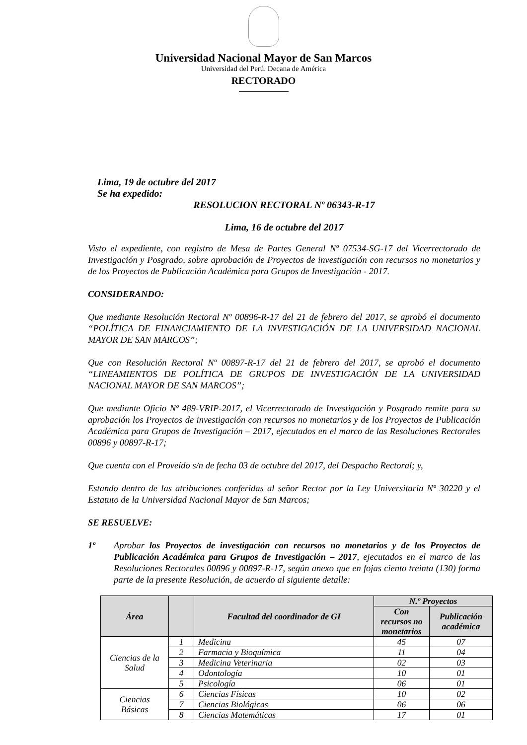Universidad Nacional Mayor de San Marcos
Universidad del Perú. Decana de América
RECTORADO
Lima, 19 de octubre del 2017
Se ha expedido:
RESOLUCION RECTORAL Nº 06343-R-17
Lima, 16 de octubre del 2017
Visto el expediente, con registro de Mesa de Partes General Nº 07534-SG-17 del Vicerrectorado de Investigación y Posgrado, sobre aprobación de Proyectos de investigación con recursos no monetarios y de los Proyectos de Publicación Académica para Grupos de Investigación - 2017.
CONSIDERANDO:
Que mediante Resolución Rectoral Nº 00896-R-17 del 21 de febrero del 2017, se aprobó el documento “POLÍTICA DE FINANCIAMIENTO DE LA INVESTIGACIÓN DE LA UNIVERSIDAD NACIONAL MAYOR DE SAN MARCOS”;
Que con Resolución Rectoral Nº 00897-R-17 del 21 de febrero del 2017, se aprobó el documento “LINEAMIENTOS DE POLÍTICA DE GRUPOS DE INVESTIGACIÓN DE LA UNIVERSIDAD NACIONAL MAYOR DE SAN MARCOS”;
Que mediante Oficio Nº 489-VRIP-2017, el Vicerrectorado de Investigación y Posgrado remite para su aprobación los Proyectos de investigación con recursos no monetarios y de los Proyectos de Publicación Académica para Grupos de Investigación – 2017, ejecutados en el marco de las Resoluciones Rectorales 00896 y 00897-R-17;
Que cuenta con el Proveído s/n de fecha 03 de octubre del 2017, del Despacho Rectoral; y,
Estando dentro de las atribuciones conferidas al señor Rector por la Ley Universitaria Nº 30220 y el Estatuto de la Universidad Nacional Mayor de San Marcos;
SE RESUELVE:
1º Aprobar los Proyectos de investigación con recursos no monetarios y de los Proyectos de Publicación Académica para Grupos de Investigación – 2017, ejecutados en el marco de las Resoluciones Rectorales 00896 y 00897-R-17, según anexo que en fojas ciento treinta (130) forma parte de la presente Resolución, de acuerdo al siguiente detalle:
| Área | | Facultad del coordinador de GI | N.º Proyectos | |
| --- | --- | --- | --- | --- |
| | | | Con recursos no monetarios | Publicación académica |
| Ciencias de la Salud | 1 | Medicina | 45 | 07 |
| | 2 | Farmacia y Bioquímica | 11 | 04 |
| | 3 | Medicina Veterinaria | 02 | 03 |
| | 4 | Odontología | 10 | 01 |
| | 5 | Psicología | 06 | 01 |
| Ciencias Básicas | 6 | Ciencias Físicas | 10 | 02 |
| | 7 | Ciencias Biológicas | 06 | 06 |
| | 8 | Ciencias Matemáticas | 17 | 01 |